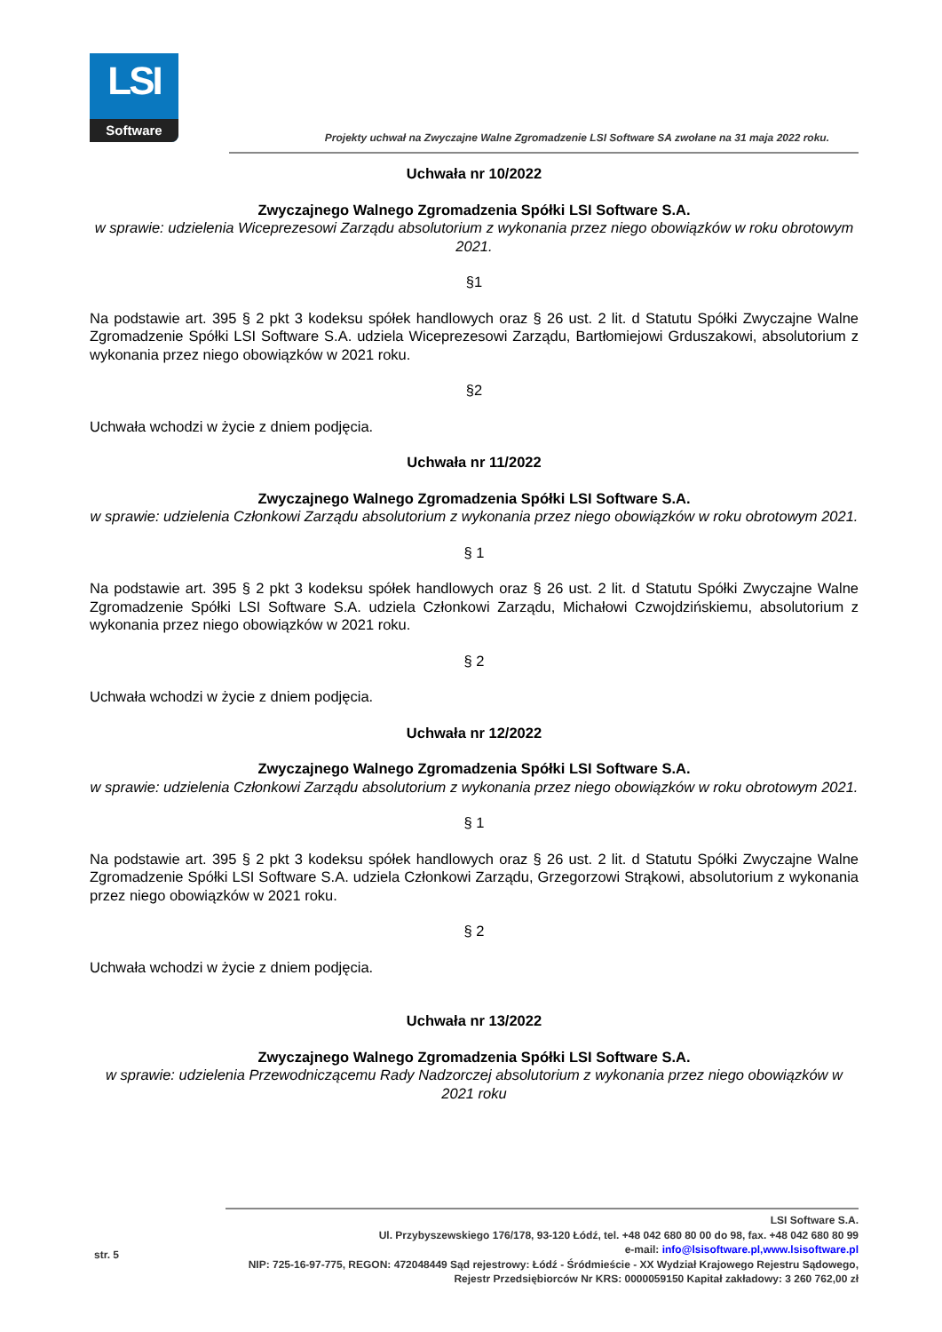LSI
Software
Projekty uchwał na Zwyczajne Walne Zgromadzenie LSI Software SA zwołane na 31 maja 2022 roku.
Uchwała nr 10/2022
Zwyczajnego Walnego Zgromadzenia Spółki LSI Software S.A.
w sprawie: udzielenia Wiceprezesowi Zarządu absolutorium z wykonania przez niego obowiązków w roku obrotowym 2021.
§1
Na podstawie art. 395 § 2 pkt 3 kodeksu spółek handlowych oraz § 26 ust. 2 lit. d Statutu Spółki Zwyczajne Walne Zgromadzenie Spółki LSI Software S.A. udziela Wiceprezesowi Zarządu, Bartłomiejowi Grduszakowi, absolutorium z wykonania przez niego obowiązków w 2021 roku.
§2
Uchwała wchodzi w życie z dniem podjęcia.
Uchwała nr 11/2022
Zwyczajnego Walnego Zgromadzenia Spółki LSI Software S.A.
w sprawie: udzielenia Członkowi Zarządu absolutorium z wykonania przez niego obowiązków w roku obrotowym 2021.
§ 1
Na podstawie art. 395 § 2 pkt 3 kodeksu spółek handlowych oraz § 26 ust. 2 lit. d Statutu Spółki Zwyczajne Walne Zgromadzenie Spółki LSI Software S.A. udziela Członkowi Zarządu, Michałowi Czwojdzińskiemu, absolutorium z wykonania przez niego obowiązków w 2021 roku.
§ 2
Uchwała wchodzi w życie z dniem podjęcia.
Uchwała nr 12/2022
Zwyczajnego Walnego Zgromadzenia Spółki LSI Software S.A.
w sprawie: udzielenia Członkowi Zarządu absolutorium z wykonania przez niego obowiązków w roku obrotowym 2021.
§ 1
Na podstawie art. 395 § 2 pkt 3 kodeksu spółek handlowych oraz § 26 ust. 2 lit. d Statutu Spółki Zwyczajne Walne Zgromadzenie Spółki LSI Software S.A. udziela Członkowi Zarządu, Grzegorzowi Strąkowi, absolutorium z wykonania przez niego obowiązków w 2021 roku.
§ 2
Uchwała wchodzi w życie z dniem podjęcia.
Uchwała nr 13/2022
Zwyczajnego Walnego Zgromadzenia Spółki LSI Software S.A.
w sprawie: udzielenia Przewodniczącemu Rady Nadzorczej absolutorium z wykonania przez niego obowiązków w 2021 roku
str. 5
LSI Software S.A.
Ul. Przybyszewskiego 176/178, 93-120 Łódź, tel. +48 042 680 80 00 do 98, fax. +48 042 680 80 99
e-mail: info@lsisoftware.pl,www.lsisoftware.pl
NIP: 725-16-97-775, REGON: 472048449 Sąd rejestrowy: Łódź - Śródmieście - XX Wydział Krajowego Rejestru Sądowego,
Rejestr Przedsiębiorców Nr KRS: 0000059150 Kapitał zakładowy: 3 260 762,00 zł